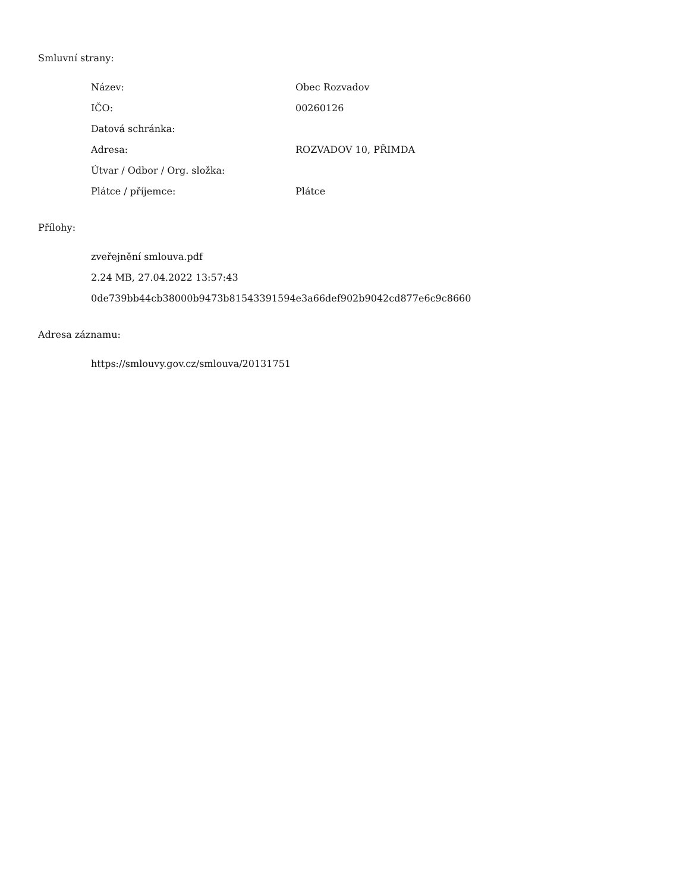Smluvní strany:
| Název: | Obec Rozvadov |
| IČO: | 00260126 |
| Datová schránka: | |
| Adresa: | ROZVADOV 10, PŘIMDA |
| Útvar / Odbor / Org. složka: | |
| Plátce / příjemce: | Plátce |
Přílohy:
zveřejnění smlouva.pdf
2.24 MB, 27.04.2022 13:57:43
0de739bb44cb38000b9473b81543391594e3a66def902b9042cd877e6c9c8660
Adresa záznamu:
https://smlouvy.gov.cz/smlouva/20131751